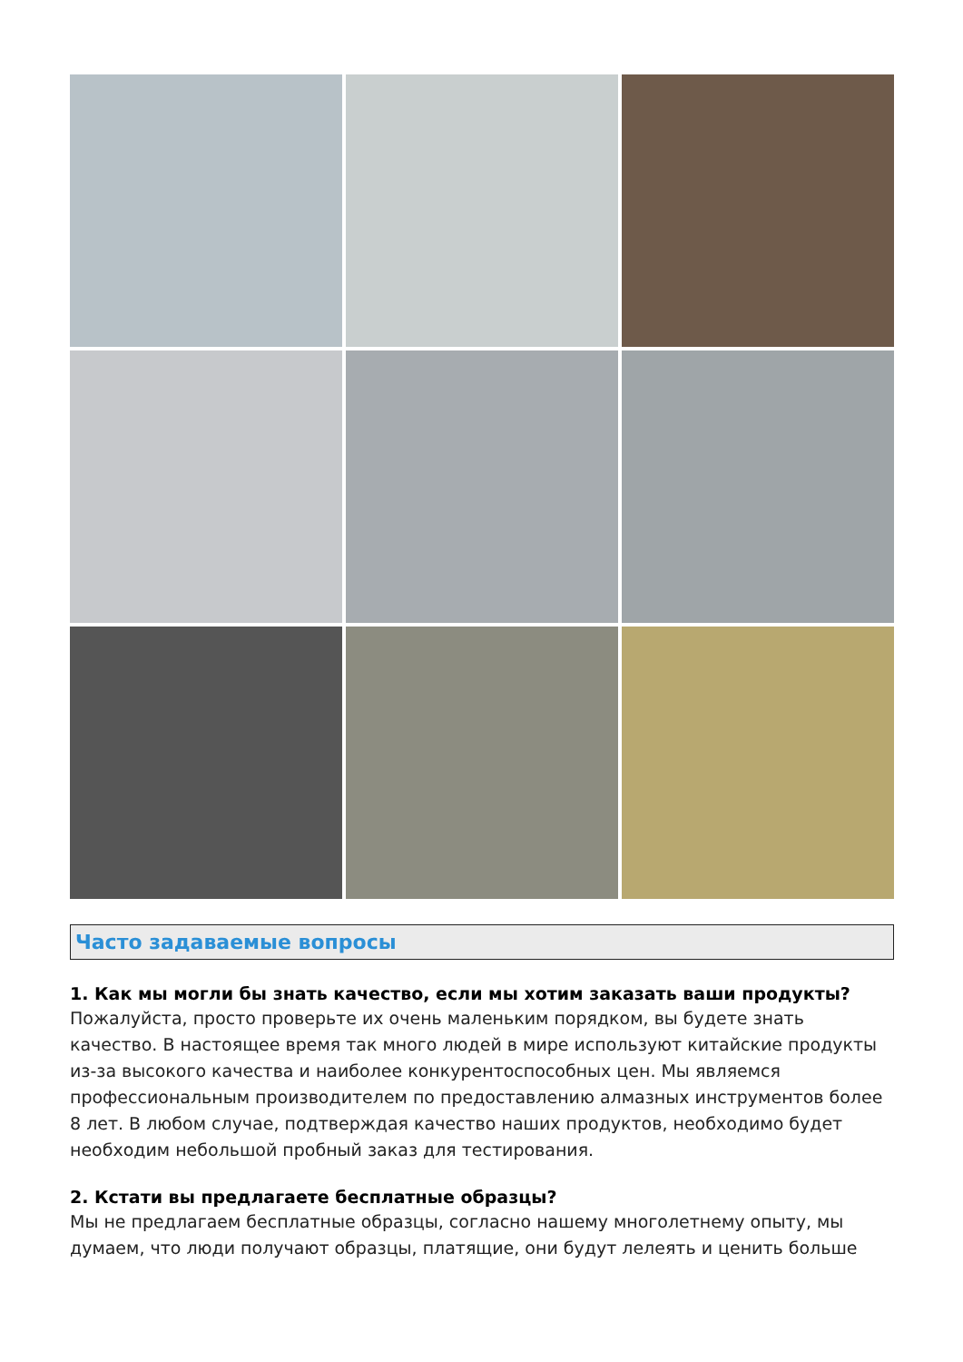Часто задаваемые вопросы
1. Как мы могли бы знать качество, если мы хотим заказать ваши продукты?
Пожалуйста, просто проверьте их очень маленьким порядком, вы будете знать качество. В настоящее время так много людей в мире используют китайские продукты из-за высокого качества и наиболее конкурентоспособных цен. Мы являемся профессиональным производителем по предоставлению алмазных инструментов более 8 лет. В любом случае, подтверждая качество наших продуктов, необходимо будет необходим небольшой пробный заказ для тестирования.
2. Кстати вы предлагаете бесплатные образцы?
Мы не предлагаем бесплатные образцы, согласно нашему многолетнему опыту, мы думаем, что люди получают образцы, платящие, они будут лелеять и ценить больше